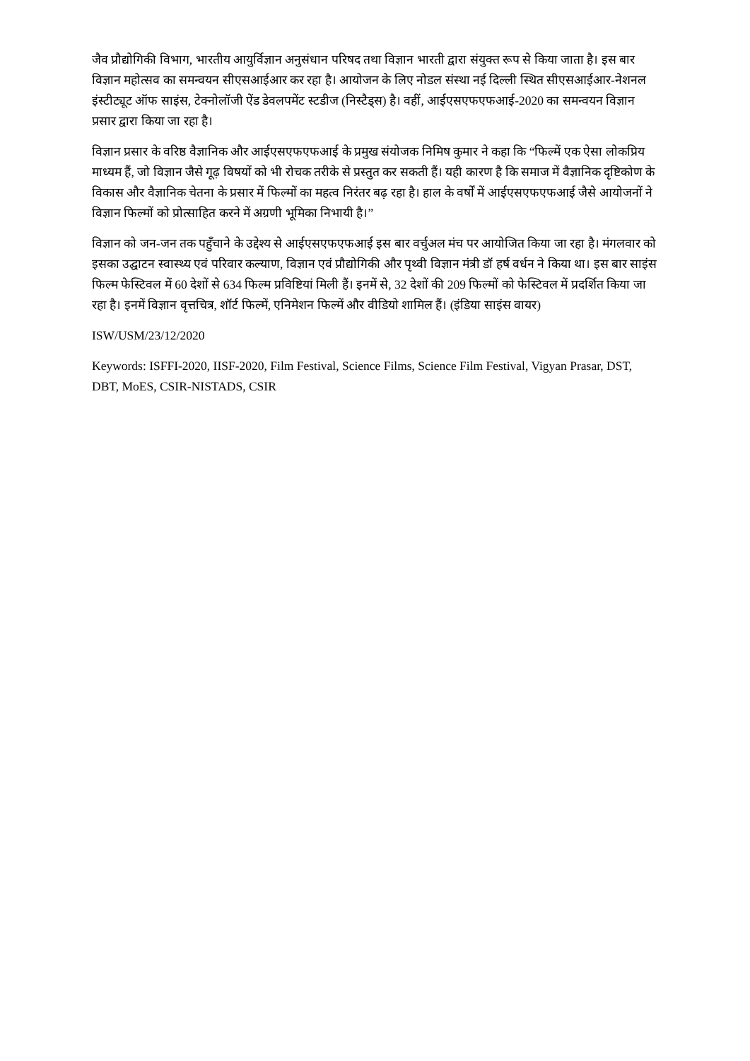जैव प्रौद्योगिकी विभाग, भारतीय आयुर्विज्ञान अनुसंधान परिषद तथा विज्ञान भारती द्वारा संयुक्त रूप से किया जाता है। इस बार विज्ञान महोत्सव का समन्वयन सीएसआईआर कर रहा है। आयोजन के लिए नोडल संस्था नई दिल्ली स्थित सीएसआईआर-नेशनल इंस्टीट्यूट ऑफ साइंस, टेक्नोलॉजी ऐंड डेवलपमेंट स्टडीज (निस्टैड्स) है। वहीं, आईएसएफएफआई-2020 का समन्वयन विज्ञान प्रसार द्वारा किया जा रहा है।
विज्ञान प्रसार के वरिष्ठ वैज्ञानिक और आईएसएफएफआई के प्रमुख संयोजक निमिष कुमार ने कहा कि “फिल्में एक ऐसा लोकप्रिय माध्यम हैं, जो विज्ञान जैसे गूढ़ विषयों को भी रोचक तरीके से प्रस्तुत कर सकती हैं। यही कारण है कि समाज में वैज्ञानिक दृष्टिकोण के विकास और वैज्ञानिक चेतना के प्रसार में फिल्मों का महत्व निरंतर बढ़ रहा है। हाल के वर्षों में आईएसएफएफआई जैसे आयोजनों ने विज्ञान फिल्मों को प्रोत्साहित करने में अग्रणी भूमिका निभायी है।”
विज्ञान को जन-जन तक पहुँचाने के उद्देश्य से आईएसएफएफआई इस बार वर्चुअल मंच पर आयोजित किया जा रहा है। मंगलवार को इसका उद्घाटन स्वास्थ्य एवं परिवार कल्याण, विज्ञान एवं प्रौद्योगिकी और पृथ्वी विज्ञान मंत्री डॉ हर्ष वर्धन ने किया था। इस बार साइंस फिल्म फेस्टिवल में 60 देशों से 634 फिल्म प्रविष्टियां मिली हैं। इनमें से, 32 देशों की 209 फिल्मों को फेस्टिवल में प्रदर्शित किया जा रहा है। इनमें विज्ञान वृत्तचित्र, शॉर्ट फिल्में, एनिमेशन फिल्में और वीडियो शामिल हैं। (इंडिया साइंस वायर)
ISW/USM/23/12/2020
Keywords: ISFFI-2020, IISF-2020, Film Festival, Science Films, Science Film Festival, Vigyan Prasar, DST, DBT, MoES, CSIR-NISTADS, CSIR